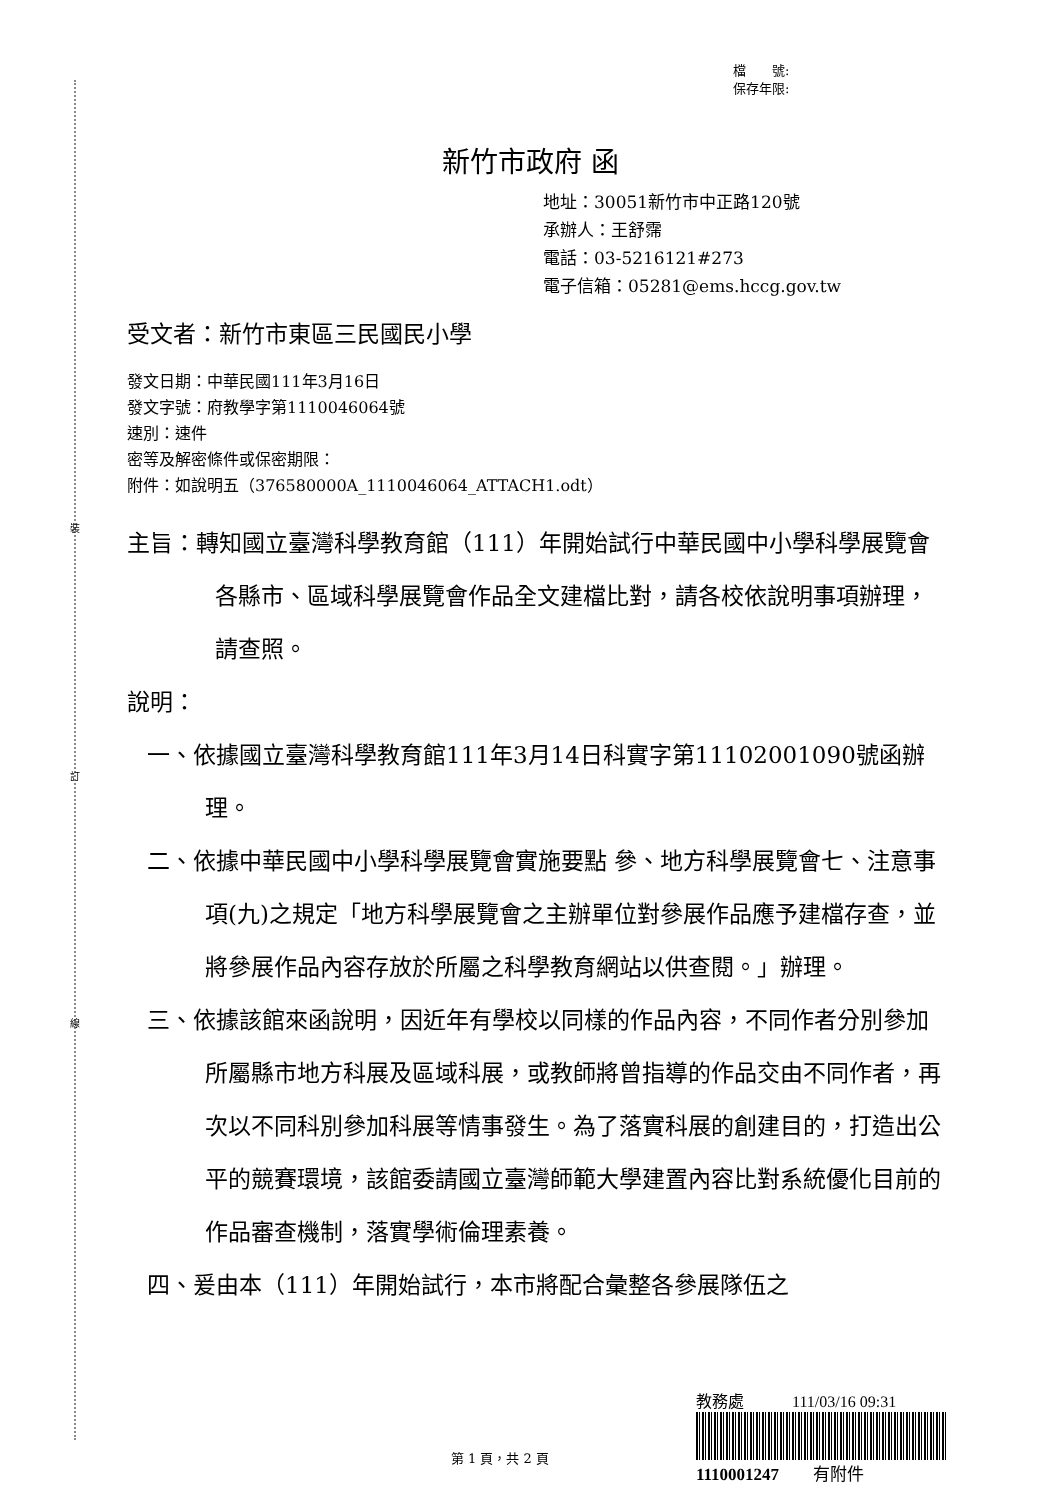裝
訂
線
檔　　號:
保存年限:
新竹市政府 函
地址：30051新竹市中正路120號
承辦人：王舒霈
電話：03-5216121#273
電子信箱：05281@ems.hccg.gov.tw
受文者：新竹市東區三民國民小學
發文日期：中華民國111年3月16日
發文字號：府教學字第1110046064號
速別：速件
密等及解密條件或保密期限：
附件：如說明五（376580000A_1110046064_ATTACH1.odt）
主旨：轉知國立臺灣科學教育館（111）年開始試行中華民國中小學科學展覽會各縣市、區域科學展覽會作品全文建檔比對，請各校依說明事項辦理，請查照。
說明：
一、依據國立臺灣科學教育館111年3月14日科實字第11102001090號函辦理。
二、依據中華民國中小學科學展覽會實施要點 參、地方科學展覽會七、注意事項(九)之規定「地方科學展覽會之主辦單位對參展作品應予建檔存查，並將參展作品內容存放於所屬之科學教育網站以供查閱。」辦理。
三、依據該館來函說明，因近年有學校以同樣的作品內容，不同作者分別參加所屬縣市地方科展及區域科展，或教師將曾指導的作品交由不同作者，再次以不同科別參加科展等情事發生。為了落實科展的創建目的，打造出公平的競賽環境，該館委請國立臺灣師範大學建置內容比對系統優化目前的作品審查機制，落實學術倫理素養。
四、爰由本（111）年開始試行，本市將配合彙整各參展隊伍之
教務處　　　111/03/16 09:31
1110001247　　有附件
第 1 頁，共 2 頁